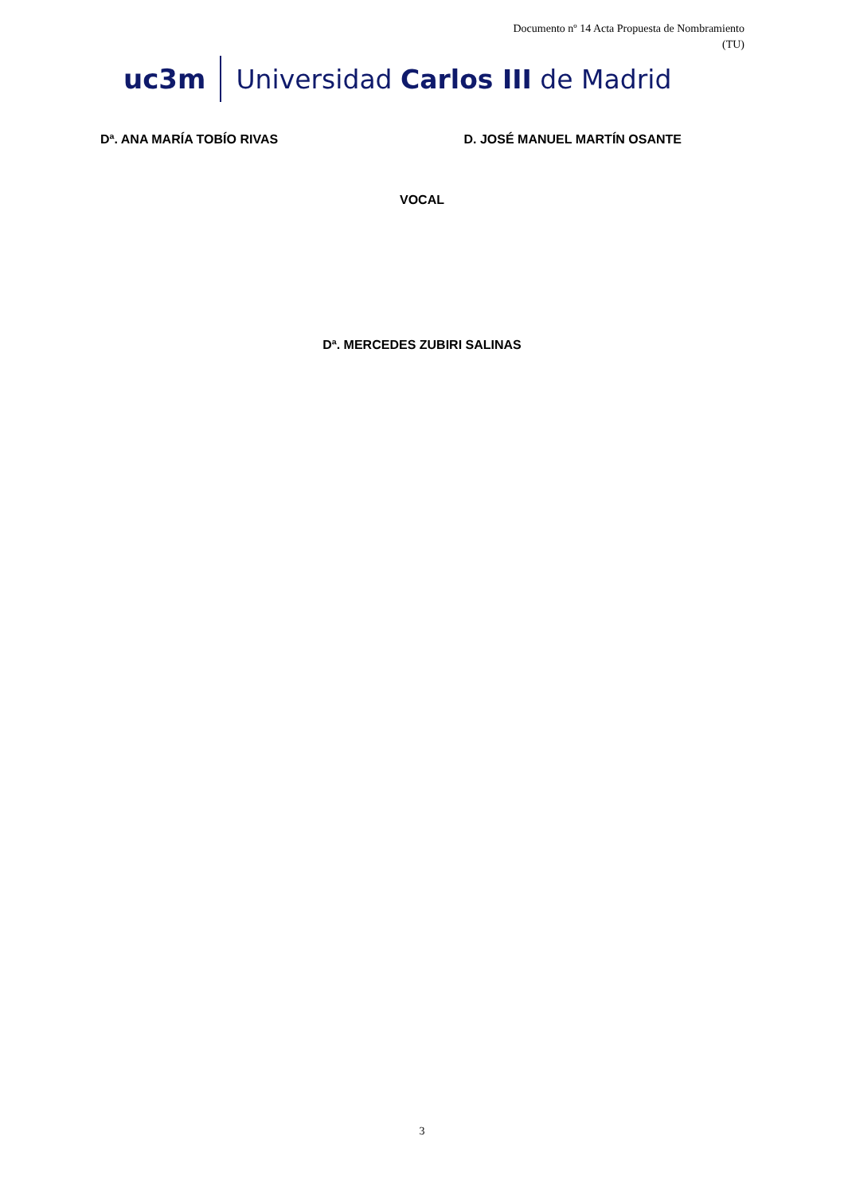Documento nº 14 Acta Propuesta de Nombramiento
(TU)
uc3m Universidad Carlos III de Madrid
Dª. ANA MARÍA TOBÍO RIVAS D. JOSÉ MANUEL MARTÍN OSANTE
VOCAL
Dª. MERCEDES ZUBIRI SALINAS
3